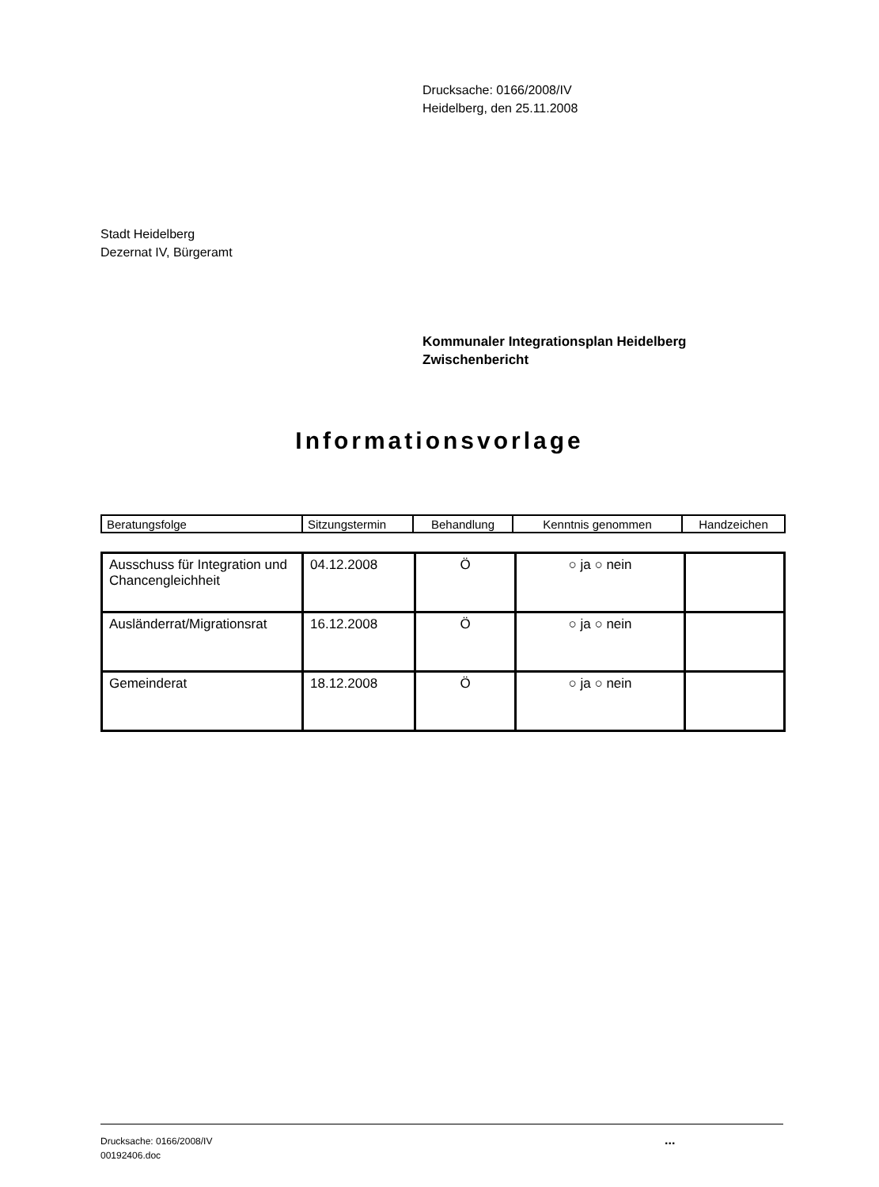Drucksache: 0166/2008/IV
Heidelberg, den 25.11.2008
Stadt Heidelberg
Dezernat IV, Bürgeramt
Kommunaler Integrationsplan Heidelberg
Zwischenbericht
Informationsvorlage
| Beratungsfolge | Sitzungstermin | Behandlung | Kenntnis genommen | Handzeichen |
| Ausschuss für Integration und Chancengleichheit | 04.12.2008 | Ö | ○ ja ○ nein | |
| Ausländerrat/Migrationsrat | 16.12.2008 | Ö | ○ ja ○ nein | |
| Gemeinderat | 18.12.2008 | Ö | ○ ja ○ nein | |
Drucksache: 0166/2008/IV
00192406.doc
...